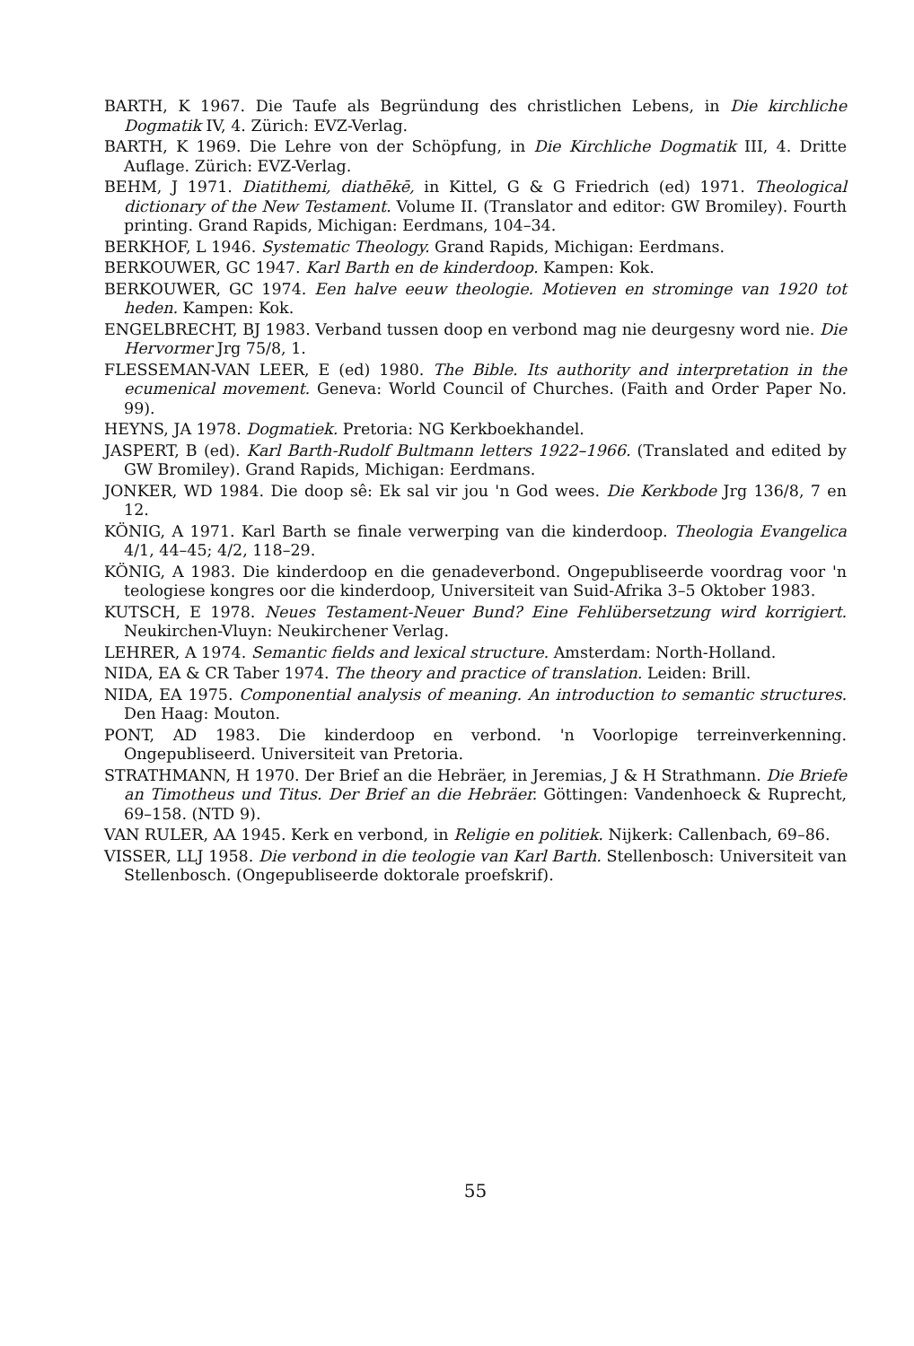BARTH, K 1967. Die Taufe als Begründung des christlichen Lebens, in Die kirchliche Dogmatik IV, 4. Zürich: EVZ-Verlag.
BARTH, K 1969. Die Lehre von der Schöpfung, in Die Kirchliche Dogmatik III, 4. Dritte Auflage. Zürich: EVZ-Verlag.
BEHM, J 1971. Diatithemi, diathēkē, in Kittel, G & G Friedrich (ed) 1971. Theological dictionary of the New Testament. Volume II. (Translator and editor: GW Bromiley). Fourth printing. Grand Rapids, Michigan: Eerdmans, 104–34.
BERKHOF, L 1946. Systematic Theology. Grand Rapids, Michigan: Eerdmans.
BERKOUWER, GC 1947. Karl Barth en de kinderdoop. Kampen: Kok.
BERKOUWER, GC 1974. Een halve eeuw theologie. Motieven en strominge van 1920 tot heden. Kampen: Kok.
ENGELBRECHT, BJ 1983. Verband tussen doop en verbond mag nie deurgesny word nie. Die Hervormer Jrg 75/8, 1.
FLESSEMAN-VAN LEER, E (ed) 1980. The Bible. Its authority and interpretation in the ecumenical movement. Geneva: World Council of Churches. (Faith and Order Paper No. 99).
HEYNS, JA 1978. Dogmatiek. Pretoria: NG Kerkboekhandel.
JASPERT, B (ed). Karl Barth-Rudolf Bultmann letters 1922–1966. (Translated and edited by GW Bromiley). Grand Rapids, Michigan: Eerdmans.
JONKER, WD 1984. Die doop sê: Ek sal vir jou 'n God wees. Die Kerkbode Jrg 136/8, 7 en 12.
KÖNIG, A 1971. Karl Barth se finale verwerping van die kinderdoop. Theologia Evangelica 4/1, 44–45; 4/2, 118–29.
KÖNIG, A 1983. Die kinderdoop en die genadeverbond. Ongepubliseerde voordrag voor 'n teologiese kongres oor die kinderdoop, Universiteit van Suid-Afrika 3–5 Oktober 1983.
KUTSCH, E 1978. Neues Testament-Neuer Bund? Eine Fehlübersetzung wird korrigiert. Neukirchen-Vluyn: Neukirchener Verlag.
LEHRER, A 1974. Semantic fields and lexical structure. Amsterdam: North-Holland.
NIDA, EA & CR Taber 1974. The theory and practice of translation. Leiden: Brill.
NIDA, EA 1975. Componential analysis of meaning. An introduction to semantic structures. Den Haag: Mouton.
PONT, AD 1983. Die kinderdoop en verbond. 'n Voorlopige terreinverkenning. Ongepubliseerd. Universiteit van Pretoria.
STRATHMANN, H 1970. Der Brief an die Hebräer, in Jeremias, J & H Strathmann. Die Briefe an Timotheus und Titus. Der Brief an die Hebräer. Göttingen: Vandenhoeck & Ruprecht, 69–158. (NTD 9).
VAN RULER, AA 1945. Kerk en verbond, in Religie en politiek. Nijkerk: Callenbach, 69–86.
VISSER, LLJ 1958. Die verbond in die teologie van Karl Barth. Stellenbosch: Universiteit van Stellenbosch. (Ongepubliseerde doktorale proefskrif).
55